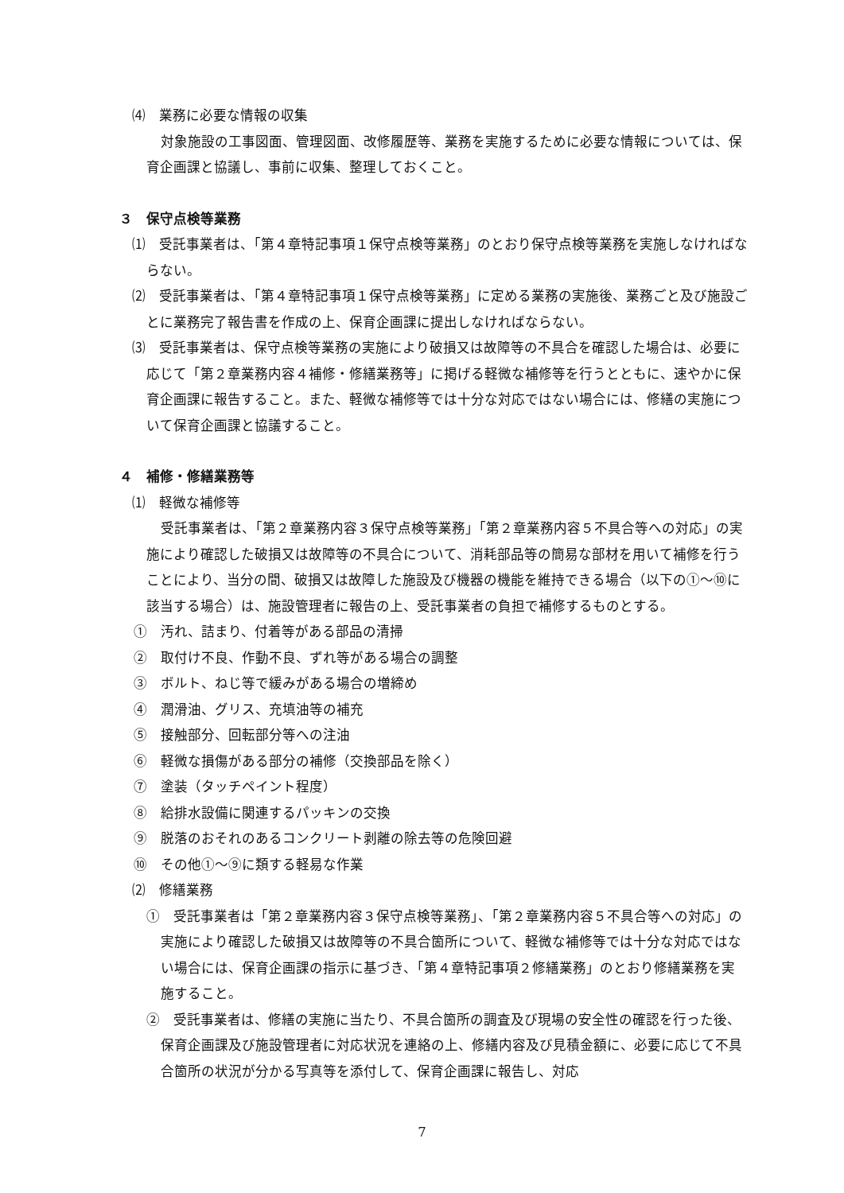⑷　業務に必要な情報の収集
対象施設の工事図面、管理図面、改修履歴等、業務を実施するために必要な情報については、保育企画課と協議し、事前に収集、整理しておくこと。
３　保守点検等業務
⑴　受託事業者は、「第４章特記事項１保守点検等業務」のとおり保守点検等業務を実施しなければならない。
⑵　受託事業者は、「第４章特記事項１保守点検等業務」に定める業務の実施後、業務ごと及び施設ごとに業務完了報告書を作成の上、保育企画課に提出しなければならない。
⑶　受託事業者は、保守点検等業務の実施により破損又は故障等の不具合を確認した場合は、必要に応じて「第２章業務内容４補修・修繕業務等」に掲げる軽微な補修等を行うとともに、速やかに保育企画課に報告すること。また、軽微な補修等では十分な対応ではない場合には、修繕の実施について保育企画課と協議すること。
４　補修・修繕業務等
⑴　軽微な補修等
受託事業者は、「第２章業務内容３保守点検等業務」「第２章業務内容５不具合等への対応」の実施により確認した破損又は故障等の不具合について、消耗部品等の簡易な部材を用いて補修を行うことにより、当分の間、破損又は故障した施設及び機器の機能を維持できる場合（以下の①～⑩に該当する場合）は、施設管理者に報告の上、受託事業者の負担で補修するものとする。
①　汚れ、詰まり、付着等がある部品の清掃
②　取付け不良、作動不良、ずれ等がある場合の調整
③　ボルト、ねじ等で緩みがある場合の増締め
④　潤滑油、グリス、充填油等の補充
⑤　接触部分、回転部分等への注油
⑥　軽微な損傷がある部分の補修（交換部品を除く）
⑦　塗装（タッチペイント程度）
⑧　給排水設備に関連するパッキンの交換
⑨　脱落のおそれのあるコンクリート剥離の除去等の危険回避
⑩　その他①～⑨に類する軽易な作業
⑵　修繕業務
①　受託事業者は「第２章業務内容３保守点検等業務」、「第２章業務内容５不具合等への対応」の実施により確認した破損又は故障等の不具合箇所について、軽微な補修等では十分な対応ではない場合には、保育企画課の指示に基づき、「第４章特記事項２修繕業務」のとおり修繕業務を実施すること。
②　受託事業者は、修繕の実施に当たり、不具合箇所の調査及び現場の安全性の確認を行った後、保育企画課及び施設管理者に対応状況を連絡の上、修繕内容及び見積金額に、必要に応じて不具合箇所の状況が分かる写真等を添付して、保育企画課に報告し、対応
7